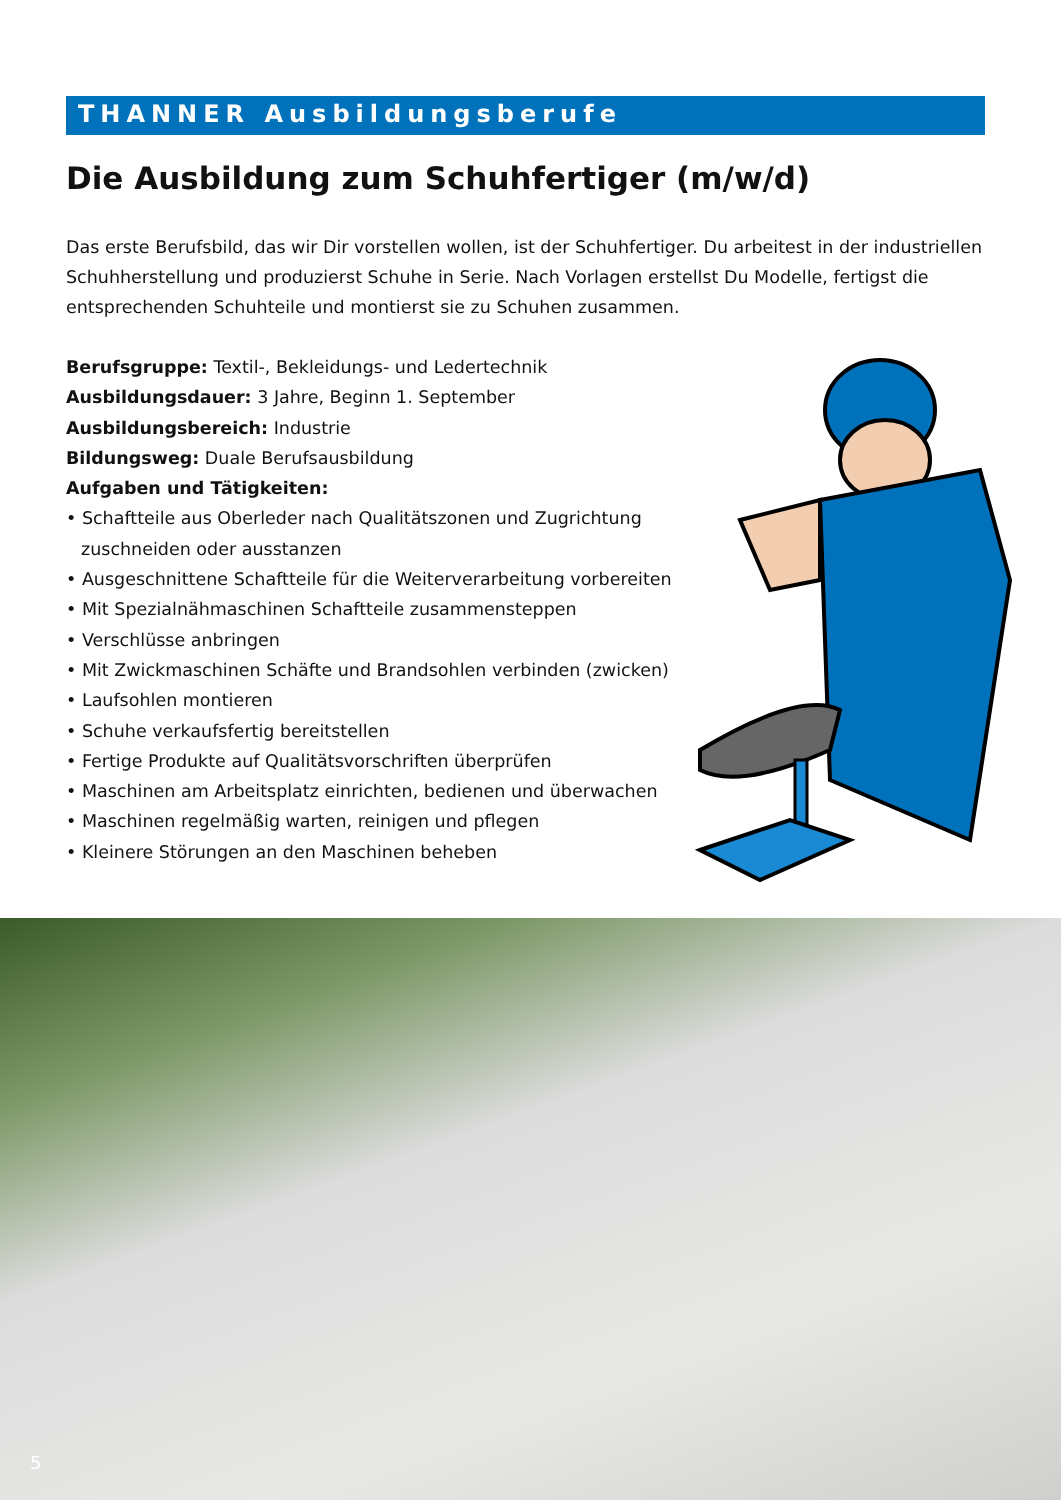THANNER Ausbildungsberufe
Die Ausbildung zum Schuhfertiger (m/w/d)
Das erste Berufsbild, das wir Dir vorstellen wollen, ist der Schuhfertiger. Du arbeitest in der industriellen Schuhherstellung und produzierst Schuhe in Serie. Nach Vorlagen erstellst Du Modelle, fertigst die entsprechenden Schuhteile und montierst sie zu Schuhen zusammen.
Berufsgruppe: Textil-, Bekleidungs- und Ledertechnik
Ausbildungsdauer: 3 Jahre, Beginn 1. September
Ausbildungsbereich: Industrie
Bildungsweg: Duale Berufsausbildung
Aufgaben und Tätigkeiten:
• Schaftteile aus Oberleder nach Qualitätszonen und Zugrichtung zuschneiden oder ausstanzen
• Ausgeschnittene Schaftteile für die Weiterverarbeitung vorbereiten
• Mit Spezialnähmaschinen Schaftteile zusammensteppen
• Verschlüsse anbringen
• Mit Zwickmaschinen Schäfte und Brandsohlen verbinden (zwicken)
• Laufsohlen montieren
• Schuhe verkaufsfertig bereitstellen
• Fertige Produkte auf Qualitätsvorschriften überprüfen
• Maschinen am Arbeitsplatz einrichten, bedienen und überwachen
• Maschinen regelmäßig warten, reinigen und pflegen
• Kleinere Störungen an den Maschinen beheben
5